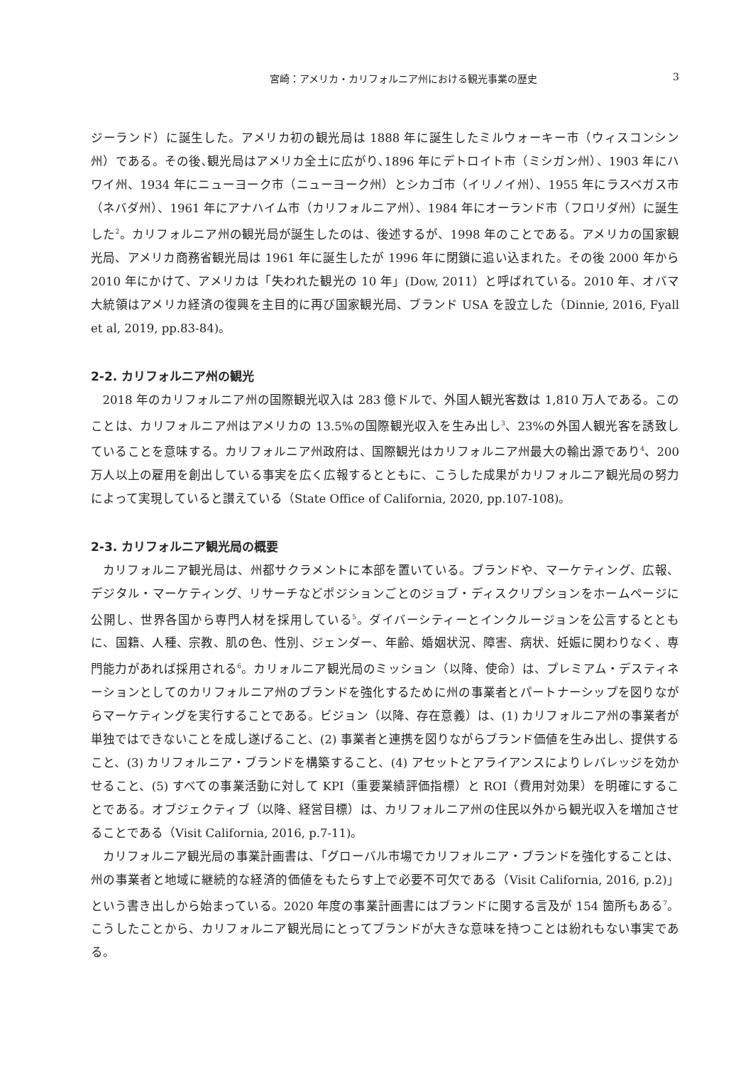宮崎：アメリカ・カリフォルニア州における観光事業の歴史 3
ジーランド）に誕生した。アメリカ初の観光局は 1888 年に誕生したミルウォーキー市（ウィスコンシン州）である。その後､観光局はアメリカ全土に広がり､1896 年にデトロイト市（ミシガン州）、1903 年にハワイ州、1934 年にニューヨーク市（ニューヨーク州）とシカゴ市（イリノイ州）、1955 年にラスベガス市（ネバダ州）、1961 年にアナハイム市（カリフォルニア州）、1984 年にオーランド市（フロリダ州）に誕生した<sup>2</sup>。カリフォルニア州の観光局が誕生したのは、後述するが、1998 年のことである。アメリカの国家観光局、アメリカ商務省観光局は 1961 年に誕生したが 1996 年に閉鎖に追い込まれた。その後 2000 年から 2010 年にかけて、アメリカは「失われた観光の 10 年」(Dow, 2011）と呼ばれている。2010 年、オバマ大統領はアメリカ経済の復興を主目的に再び国家観光局、ブランド USA を設立した（Dinnie, 2016, Fyall et al, 2019, pp.83-84)。
2-2. カリフォルニア州の観光
2018 年のカリフォルニア州の国際観光収入は 283 億ドルで、外国人観光客数は 1,810 万人である。このことは、カリフォルニア州はアメリカの 13.5%の国際観光収入を生み出し<sup>3</sup>、23%の外国人観光客を誘致していることを意味する。カリフォルニア州政府は、国際観光はカリフォルニア州最大の輸出源であり<sup>4</sup>、200 万人以上の雇用を創出している事実を広く広報するとともに、こうした成果がカリフォルニア観光局の努力によって実現していると讃えている（State Office of California, 2020, pp.107-108)。
2-3. カリフォルニア観光局の概要
カリフォルニア観光局は、州都サクラメントに本部を置いている。ブランドや、マーケティング、広報、デジタル・マーケティング、リサーチなどポジションごとのジョブ・ディスクリプションをホームページに公開し、世界各国から専門人材を採用している<sup>5</sup>。ダイバーシティーとインクルージョンを公言するとともに、国籍、人種、宗教、肌の色、性別、ジェンダー、年齢、婚姻状況、障害、病状、妊娠に関わりなく、専門能力があれば採用される<sup>6</sup>。カリォルニア観光局のミッション（以降、使命）は、プレミアム・デスティネーションとしてのカリフォルニア州のブランドを強化するために州の事業者とパートナーシップを図りながらマーケティングを実行することである。ビジョン（以降、存在意義）は、(1) カリフォルニア州の事業者が単独ではできないことを成し遂げること、(2) 事業者と連携を図りながらブランド価値を生み出し、提供すること、(3) カリフォルニア・ブランドを構築すること、(4) アセットとアライアンスによりレバレッジを効かせること、(5) すべての事業活動に対して KPI（重要業績評価指標）と ROI（費用対効果）を明確にすることである。オブジェクティブ（以降、経営目標）は、カリフォルニア州の住民以外から観光収入を増加させることである（Visit California, 2016, p.7-11)。
カリフォルニア観光局の事業計画書は、「グローバル市場でカリフォルニア・ブランドを強化することは、州の事業者と地域に継続的な経済的価値をもたらす上で必要不可欠である（Visit California, 2016, p.2)」という書き出しから始まっている。2020 年度の事業計画書にはブランドに関する言及が 154 箇所もある<sup>7</sup>。こうしたことから、カリフォルニア観光局にとってブランドが大きな意味を持つことは紛れもない事実である。